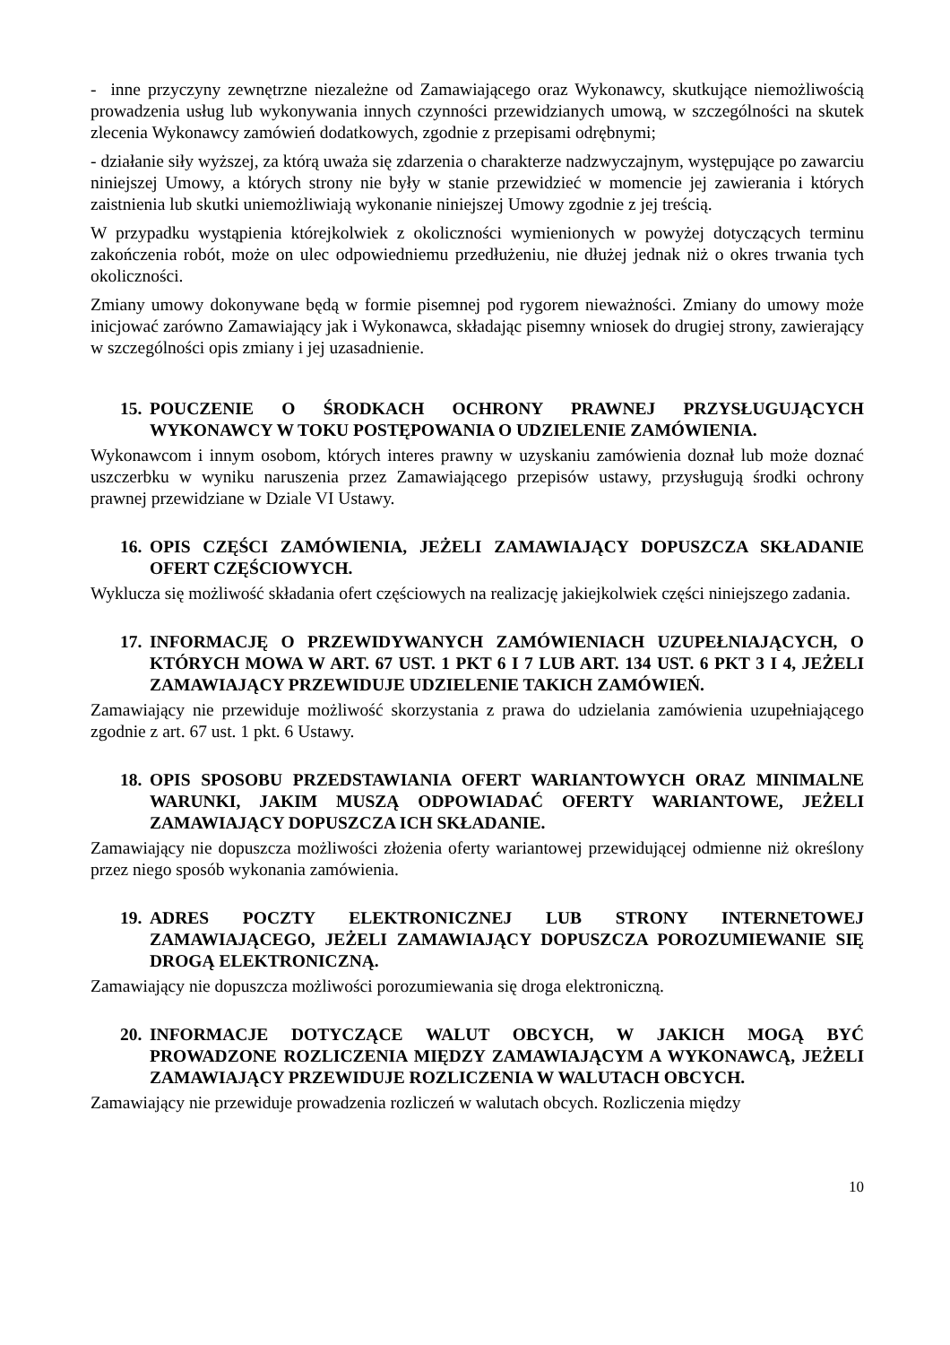- inne przyczyny zewnętrzne niezależne od Zamawiającego oraz Wykonawcy, skutkujące niemożliwością prowadzenia usług lub wykonywania innych czynności przewidzianych umową, w szczególności na skutek zlecenia Wykonawcy zamówień dodatkowych, zgodnie z przepisami odrębnymi;
- działanie siły wyższej, za którą uważa się zdarzenia o charakterze nadzwyczajnym, występujące po zawarciu niniejszej Umowy, a których strony nie były w stanie przewidzieć w momencie jej zawierania i których zaistnienia lub skutki uniemożliwiają wykonanie niniejszej Umowy zgodnie z jej treścią.
W przypadku wystąpienia którejkolwiek z okoliczności wymienionych w powyżej dotyczących terminu zakończenia robót, może on ulec odpowiedniemu przedłużeniu, nie dłużej jednak niż o okres trwania tych okoliczności.
Zmiany umowy dokonywane będą w formie pisemnej pod rygorem nieważności. Zmiany do umowy może inicjować zarówno Zamawiający jak i Wykonawca, składając pisemny wniosek do drugiej strony, zawierający w szczególności opis zmiany i jej uzasadnienie.
15. POUCZENIE O ŚRODKACH OCHRONY PRAWNEJ PRZYSŁUGUJĄCYCH WYKONAWCY W TOKU POSTĘPOWANIA O UDZIELENIE ZAMÓWIENIA.
Wykonawcom i innym osobom, których interes prawny w uzyskaniu zamówienia doznał lub może doznać uszczerbku w wyniku naruszenia przez Zamawiającego przepisów ustawy, przysługują środki ochrony prawnej przewidziane w Dziale VI Ustawy.
16. OPIS CZĘŚCI ZAMÓWIENIA, JEŻELI ZAMAWIAJĄCY DOPUSZCZA SKŁADANIE OFERT CZĘŚCIOWYCH.
Wyklucza się możliwość składania ofert częściowych na realizację jakiejkolwiek części niniejszego zadania.
17. INFORMACJĘ O PRZEWIDYWANYCH ZAMÓWIENIACH UZUPEŁNIAJĄCYCH, O KTÓRYCH MOWA W ART. 67 UST. 1 PKT 6 I 7 LUB ART. 134 UST. 6 PKT 3 I 4, JEŻELI ZAMAWIAJĄCY PRZEWIDUJE UDZIELENIE TAKICH ZAMÓWIEŃ.
Zamawiający nie przewiduje możliwość skorzystania z prawa do udzielania zamówienia uzupełniającego zgodnie z art. 67 ust. 1 pkt. 6 Ustawy.
18. OPIS SPOSOBU PRZEDSTAWIANIA OFERT WARIANTOWYCH ORAZ MINIMALNE WARUNKI, JAKIM MUSZĄ ODPOWIADAĆ OFERTY WARIANTOWE, JEŻELI ZAMAWIAJĄCY DOPUSZCZA ICH SKŁADANIE.
Zamawiający nie dopuszcza możliwości złożenia oferty wariantowej przewidującej odmienne niż określony przez niego sposób wykonania zamówienia.
19. ADRES POCZTY ELEKTRONICZNEJ LUB STRONY INTERNETOWEJ ZAMAWIAJĄCEGO, JEŻELI ZAMAWIAJĄCY DOPUSZCZA POROZUMIEWANIE SIĘ DROGĄ ELEKTRONICZNĄ.
Zamawiający nie dopuszcza możliwości porozumiewania się droga elektroniczną.
20. INFORMACJE DOTYCZĄCE WALUT OBCYCH, W JAKICH MOGĄ BYĆ PROWADZONE ROZLICZENIA MIĘDZY ZAMAWIAJĄCYM A WYKONAWCĄ, JEŻELI ZAMAWIAJĄCY PRZEWIDUJE ROZLICZENIA W WALUTACH OBCYCH.
Zamawiający nie przewiduje prowadzenia rozliczeń w walutach obcych. Rozliczenia między
10